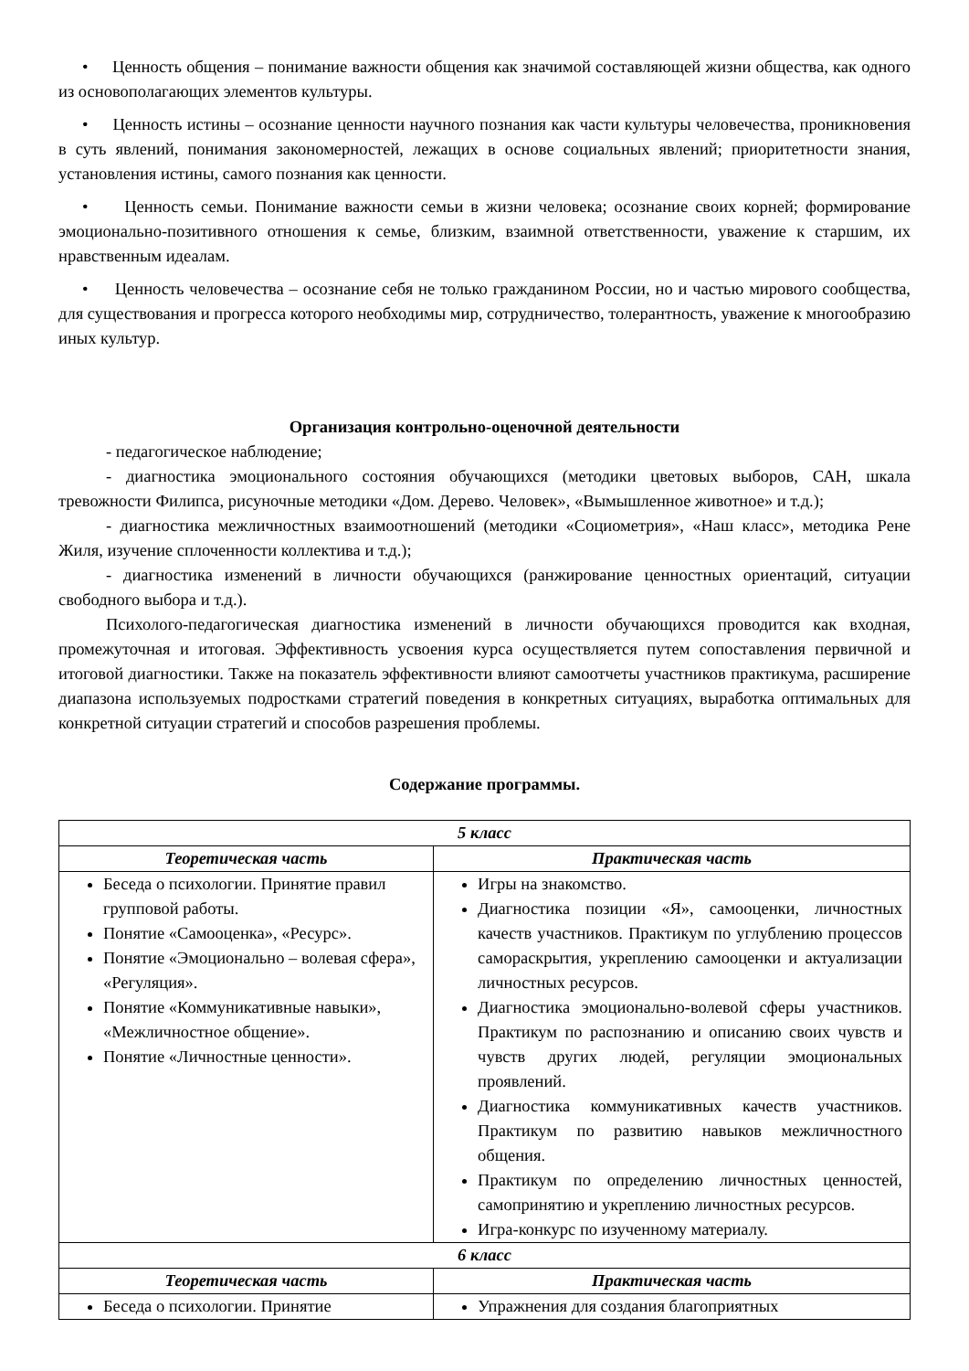• Ценность общения – понимание важности общения как значимой составляющей жизни общества, как одного из основополагающих элементов культуры.
• Ценность истины – осознание ценности научного познания как части культуры человечества, проникновения в суть явлений, понимания закономерностей, лежащих в основе социальных явлений; приоритетности знания, установления истины, самого познания как ценности.
• Ценность семьи. Понимание важности семьи в жизни человека; осознание своих корней; формирование эмоционально-позитивного отношения к семье, близким, взаимной ответственности, уважение к старшим, их нравственным идеалам.
• Ценность человечества – осознание себя не только гражданином России, но и частью мирового сообщества, для существования и прогресса которого необходимы мир, сотрудничество, толерантность, уважение к многообразию иных культур.
Организация контрольно-оценочной деятельности
- педагогическое наблюдение;
- диагностика эмоционального состояния обучающихся (методики цветовых выборов, САН, шкала тревожности Филипса, рисуночные методики «Дом. Дерево. Человек», «Вымышленное животное» и т.д.);
- диагностика межличностных взаимоотношений (методики «Социометрия», «Наш класс», методика Рене Жиля, изучение сплоченности коллектива и т.д.);
- диагностика изменений в личности обучающихся (ранжирование ценностных ориентаций, ситуации свободного выбора и т.д.).
Психолого-педагогическая диагностика изменений в личности обучающихся проводится как входная, промежуточная и итоговая. Эффективность усвоения курса осуществляется путем сопоставления первичной и итоговой диагностики. Также на показатель эффективности влияют самоотчеты участников практикума, расширение диапазона используемых подростками стратегий поведения в конкретных ситуациях, выработка оптимальных для конкретной ситуации стратегий и способов разрешения проблемы.
Содержание программы.
| 5 класс | |
| --- | --- |
| Теоретическая часть | Практическая часть |
| Беседа о психологии. Принятие правил групповой работы. Понятие «Самооценка», «Ресурс». Понятие «Эмоционально – волевая сфера», «Регуляция». Понятие «Коммуникативные навыки», «Межличностное общение». Понятие «Личностные ценности». | Игры на знакомство. Диагностика позиции «Я», самооценки, личностных качеств участников. Практикум по углублению процессов самораскрытия, укреплению самооценки и актуализации личностных ресурсов. Диагностика эмоционально-волевой сферы участников. Практикум по распознанию и описанию своих чувств и чувств других людей, регуляции эмоциональных проявлений. Диагностика коммуникативных качеств участников. Практикум по развитию навыков межличностного общения. Практикум по определению личностных ценностей, самопринятию и укреплению личностных ресурсов. Игра-конкурс по изученному материалу. |
| 6 класс | |
| Теоретическая часть | Практическая часть |
| Беседа о психологии. Принятие | Упражнения для создания благоприятных |